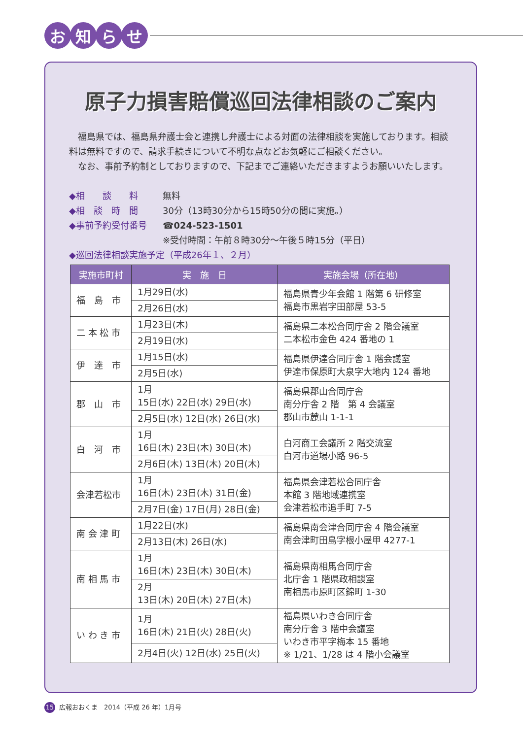お 知 ら せ
原子力損害賠償巡回法律相談のご案内
　福島県では、福島県弁護士会と連携し弁護士による対面の法律相談を実施しております。相談料は無料ですので、請求手続きについて不明な点などお気軽にご相談ください。
　なお、事前予約制としておりますので、下記までご連絡いただきますようお願いいたします。
◆相　　談　　料 無料
◆相　談　時　間 30分（13時30分から15時50分の間に実施。）
◆事前予約受付番号 ☎024-523-1501
※受付時間：午前８時30分～午後５時15分（平日）
◆巡回法律相談実施予定（平成26年１、２月）
| 実施市町村 | 実 施 日 | 実施会場（所在地） |
| --- | --- | --- |
| 福 島 市 | 1月29日(水) | 福島県青少年会館 1 階第 6 研修室 福島市黒岩字田部屋 53-5 |
| | 2月26日(水) | |
| 二 本 松 市 | 1月23日(木) | 福島県二本松合同庁舎 2 階会議室 二本松市金色 424 番地の 1 |
| | 2月19日(水) | |
| 伊 達 市 | 1月15日(水) | 福島県伊達合同庁舎 1 階会議室 伊達市保原町大泉字大地内 124 番地 |
| | 2月5日(水) | |
| 郡 山 市 | 1月 15日(水) 22日(水) 29日(水) | 福島県郡山合同庁舎 南分庁舎 2 階 第 4 会議室 郡山市麓山 1-1-1 |
| | 2月5日(水) 12日(水) 26日(水) | |
| 白 河 市 | 1月 16日(木) 23日(木) 30日(木) | 白河商工会議所 2 階交流室 白河市道場小路 96-5 |
| | 2月6日(木) 13日(木) 20日(木) | |
| 会津若松市 | 1月 16日(木) 23日(木) 31日(金) | 福島県会津若松合同庁舎 本館 3 階地域連携室 会津若松市追手町 7-5 |
| | 2月7日(金) 17日(月) 28日(金) | |
| 南 会 津 町 | 1月22日(水) | 福島県南会津合同庁舎 4 階会議室 南会津町田島字根小屋甲 4277-1 |
| | 2月13日(木) 26日(水) | |
| 南 相 馬 市 | 1月 16日(木) 23日(木) 30日(木) | 福島県南相馬合同庁舎 北庁舎 1 階県政相談室 南相馬市原町区錦町 1-30 |
| | 2月 13日(木) 20日(木) 27日(木) | |
| い わ き 市 | 1月 16日(木) 21日(火) 28日(火) | 福島県いわき合同庁舎 南分庁舎 3 階中会議室 いわき市平字梅本 15 番地 ※ 1/21、1/28 は 4 階小会議室 |
| | 2月4日(火) 12日(水) 25日(火) | |
15 広報おおくま　2014（平成 26 年）1月号